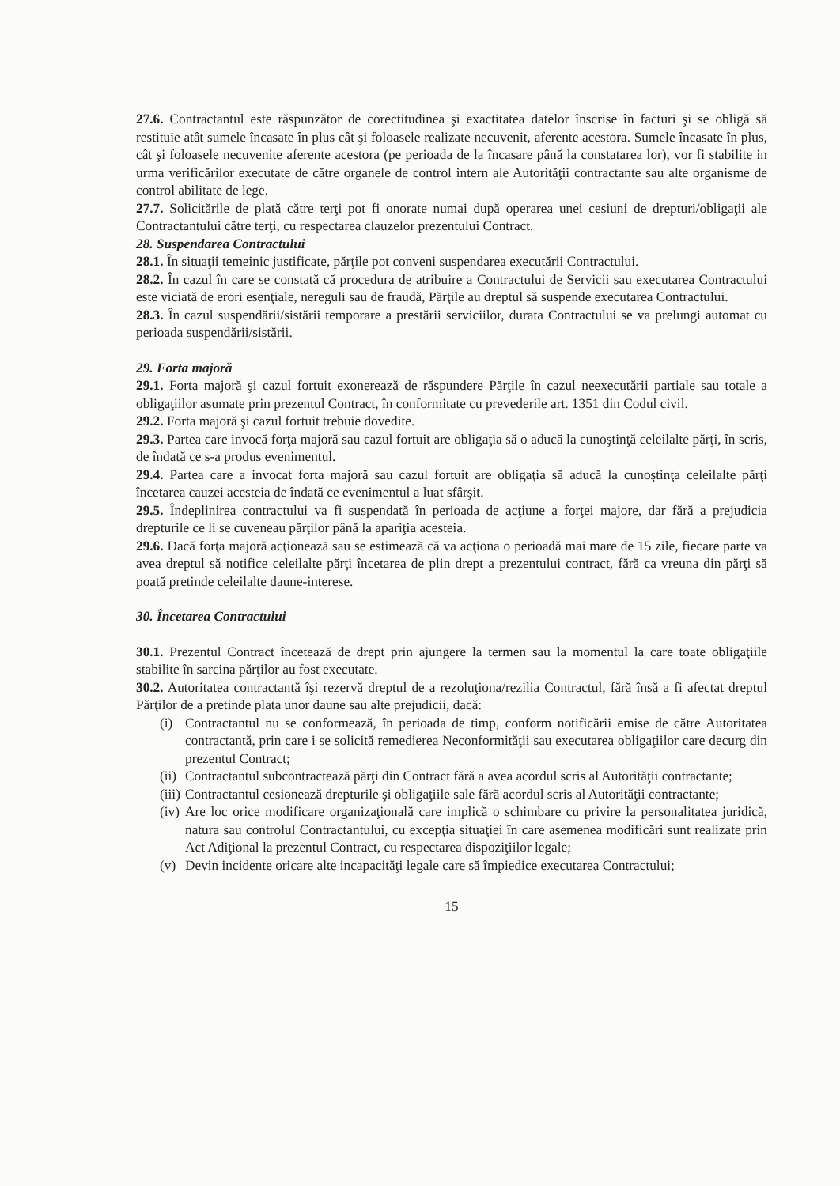27.6. Contractantul este răspunzător de corectitudinea şi exactitatea datelor înscrise în facturi şi se obligă să restituie atât sumele încasate în plus cât şi foloasele realizate necuvenit, aferente acestora. Sumele încasate în plus, cât şi foloasele necuvenite aferente acestora (pe perioada de la încasare până la constatarea lor), vor fi stabilite in urma verificărilor executate de către organele de control intern ale Autorităţii contractante sau alte organisme de control abilitate de lege.
27.7. Solicitările de plată către terţi pot fi onorate numai după operarea unei cesiuni de drepturi/obligaţii ale Contractantului către terţi, cu respectarea clauzelor prezentului Contract.
28. Suspendarea Contractului
28.1. În situaţii temeinic justificate, părţile pot conveni suspendarea executării Contractului.
28.2. În cazul în care se constată că procedura de atribuire a Contractului de Servicii sau executarea Contractului este viciată de erori esenţiale, nereguli sau de fraudă, Părţile au dreptul să suspende executarea Contractului.
28.3. În cazul suspendării/sistării temporare a prestării serviciilor, durata Contractului se va prelungi automat cu perioada suspendării/sistării.
29. Forta majoră
29.1. Forta majoră şi cazul fortuit exonerează de răspundere Părţile în cazul neexecutării partiale sau totale a obligaţiilor asumate prin prezentul Contract, în conformitate cu prevederile art. 1351 din Codul civil.
29.2. Forta majoră şi cazul fortuit trebuie dovedite.
29.3. Partea care invocă forţa majoră sau cazul fortuit are obligaţia să o aducă la cunoştinţă celeilalte părţi, în scris, de îndată ce s-a produs evenimentul.
29.4. Partea care a invocat forta majoră sau cazul fortuit are obligaţia să aducă la cunoştinţa celeilalte părţi încetarea cauzei acesteia de îndată ce evenimentul a luat sfârşit.
29.5. Îndeplinirea contractului va fi suspendată în perioada de acţiune a forţei majore, dar fără a prejudicia drepturile ce li se cuveneau părţilor până la apariţia acesteia.
29.6. Dacă forţa majoră acţionează sau se estimează că va acţiona o perioadă mai mare de 15 zile, fiecare parte va avea dreptul să notifice celeilalte părţi încetarea de plin drept a prezentului contract, fără ca vreuna din părţi să poată pretinde celeilalte daune-interese.
30. Încetarea Contractului
30.1. Prezentul Contract încetează de drept prin ajungere la termen sau la momentul la care toate obligaţiile stabilite în sarcina părţilor au fost executate.
30.2. Autoritatea contractantă îşi rezervă dreptul de a rezoluţiona/rezilia Contractul, fără însă a fi afectat dreptul Părţilor de a pretinde plata unor daune sau alte prejudicii, dacă:
(i) Contractantul nu se conformează, în perioada de timp, conform notificării emise de către Autoritatea contractantă, prin care i se solicită remedierea Neconformităţii sau executarea obligaţiilor care decurg din prezentul Contract;
(ii)
Contractantul subcontractează părţi din Contract fără a avea acordul scris al Autorităţii contractante;
(iii)
Contractantul cesionează drepturile şi obligaţiile sale fără acordul scris al Autorităţii contractante;
(iv)
Are loc orice modificare organizaţională care implică o schimbare cu privire la personalitatea juridică, natura sau controlul Contractantului, cu excepţia situaţiei în care asemenea modificări sunt realizate prin Act Adiţional la prezentul Contract, cu respectarea dispoziţiilor legale;
(v) Devin incidente oricare alte incapacităţi legale care să împiedice executarea Contractului;
15